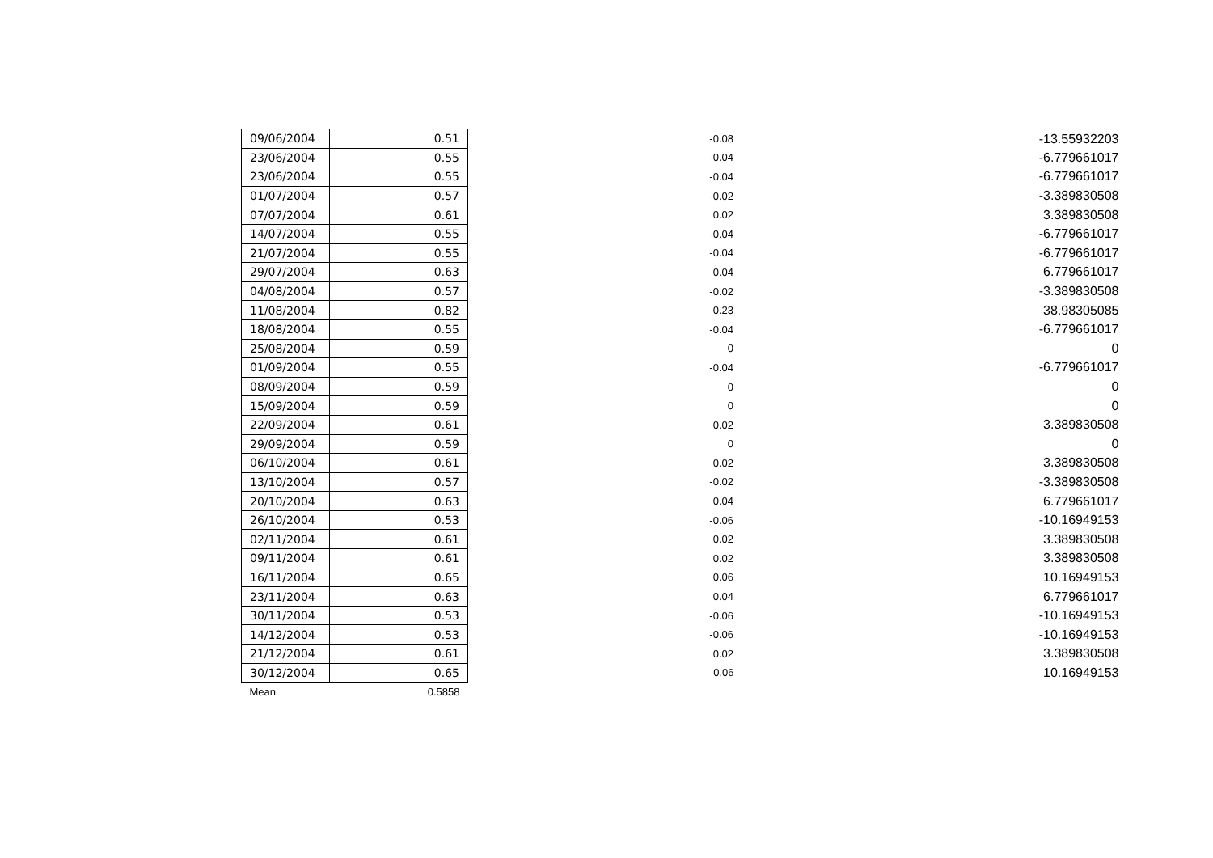| 09/06/2004 | 0.51 | -0.08 | -13.55932203 |
| 23/06/2004 | 0.55 | -0.04 | -6.779661017 |
| 23/06/2004 | 0.55 | -0.04 | -6.779661017 |
| 01/07/2004 | 0.57 | -0.02 | -3.389830508 |
| 07/07/2004 | 0.61 | 0.02 | 3.389830508 |
| 14/07/2004 | 0.55 | -0.04 | -6.779661017 |
| 21/07/2004 | 0.55 | -0.04 | -6.779661017 |
| 29/07/2004 | 0.63 | 0.04 | 6.779661017 |
| 04/08/2004 | 0.57 | -0.02 | -3.389830508 |
| 11/08/2004 | 0.82 | 0.23 | 38.98305085 |
| 18/08/2004 | 0.55 | -0.04 | -6.779661017 |
| 25/08/2004 | 0.59 | 0 | 0 |
| 01/09/2004 | 0.55 | -0.04 | -6.779661017 |
| 08/09/2004 | 0.59 | 0 | 0 |
| 15/09/2004 | 0.59 | 0 | 0 |
| 22/09/2004 | 0.61 | 0.02 | 3.389830508 |
| 29/09/2004 | 0.59 | 0 | 0 |
| 06/10/2004 | 0.61 | 0.02 | 3.389830508 |
| 13/10/2004 | 0.57 | -0.02 | -3.389830508 |
| 20/10/2004 | 0.63 | 0.04 | 6.779661017 |
| 26/10/2004 | 0.53 | -0.06 | -10.16949153 |
| 02/11/2004 | 0.61 | 0.02 | 3.389830508 |
| 09/11/2004 | 0.61 | 0.02 | 3.389830508 |
| 16/11/2004 | 0.65 | 0.06 | 10.16949153 |
| 23/11/2004 | 0.63 | 0.04 | 6.779661017 |
| 30/11/2004 | 0.53 | -0.06 | -10.16949153 |
| 14/12/2004 | 0.53 | -0.06 | -10.16949153 |
| 21/12/2004 | 0.61 | 0.02 | 3.389830508 |
| 30/12/2004 | 0.65 | 0.06 | 10.16949153 |
| Mean | 0.5858 | | |